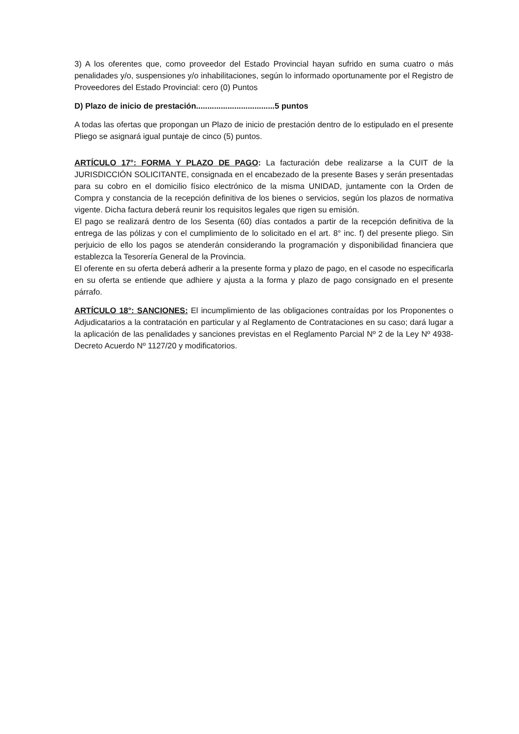3) A los oferentes que, como proveedor del Estado Provincial hayan sufrido en suma cuatro o más penalidades y/o, suspensiones y/o inhabilitaciones, según lo informado oportunamente por el Registro de Proveedores del Estado Provincial: cero (0) Puntos
D) Plazo de inicio de prestación...................................5 puntos
A todas las ofertas que propongan un Plazo de inicio de prestación dentro de lo estipulado en el presente Pliego se asignará igual puntaje de cinco (5) puntos.
ARTÍCULO 17°: FORMA Y PLAZO DE PAGO: La facturación debe realizarse a la CUIT de la JURISDICCIÓN SOLICITANTE, consignada en el encabezado de la presente Bases y serán presentadas para su cobro en el domicilio físico electrónico de la misma UNIDAD, juntamente con la Orden de Compra y constancia de la recepción definitiva de los bienes o servicios, según los plazos de normativa vigente. Dicha factura deberá reunir los requisitos legales que rigen su emisión.
El pago se realizará dentro de los Sesenta (60) días contados a partir de la recepción definitiva de la entrega de las pólizas y con el cumplimiento de lo solicitado en el art. 8° inc. f) del presente pliego. Sin perjuicio de ello los pagos se atenderán considerando la programación y disponibilidad financiera que establezca la Tesorería General de la Provincia.
El oferente en su oferta deberá adherir a la presente forma y plazo de pago, en el casode no especificarla en su oferta se entiende que adhiere y ajusta a la forma y plazo de pago consignado en el presente párrafo.
ARTÍCULO 18°: SANCIONES: El incumplimiento de las obligaciones contraídas por los Proponentes o Adjudicatarios a la contratación en particular y al Reglamento de Contrataciones en su caso; dará lugar a la aplicación de las penalidades y sanciones previstas en el Reglamento Parcial Nº 2 de la Ley Nº 4938- Decreto Acuerdo Nº 1127/20 y modificatorios.